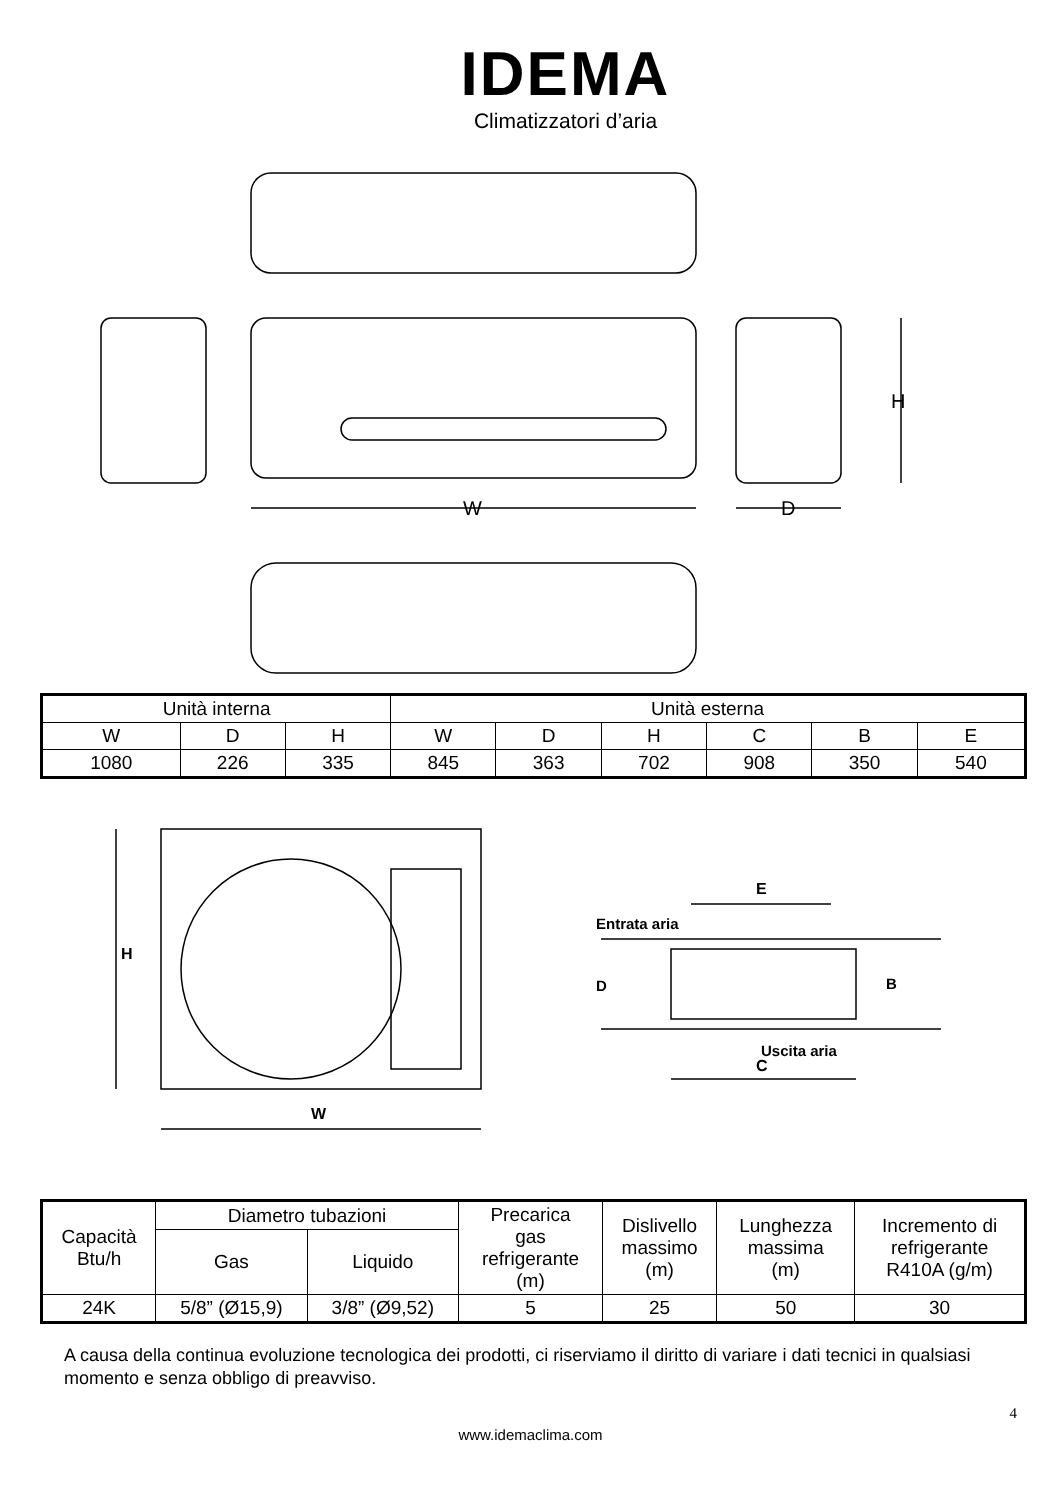IDEMA
Climatizzatori d’aria
W
D
H
| Unità interna | | | Unità esterna | | | | | |
| W | D | H | W | D | H | C | B | E |
| 1080 | 226 | 335 | 845 | 363 | 702 | 908 | 350 | 540 |
H
W
E
Entrata aria
D
B
Uscita aria
C
| Capacità Btu/h | Diametro tubazioni | | Precarica gas refrigerante (m) | Dislivello massimo (m) | Lunghezza massima (m) | Incremento di refrigerante R410A (g/m) |
| | Gas | Liquido | | | | |
| 24K | 5/8” (Ø15,9) | 3/8” (Ø9,52) | 5 | 25 | 50 | 30 |
A causa della continua evoluzione tecnologica dei prodotti, ci riserviamo il diritto di variare i dati tecnici in qualsiasi momento e senza obbligo di preavviso.
4
www.idemaclima.com